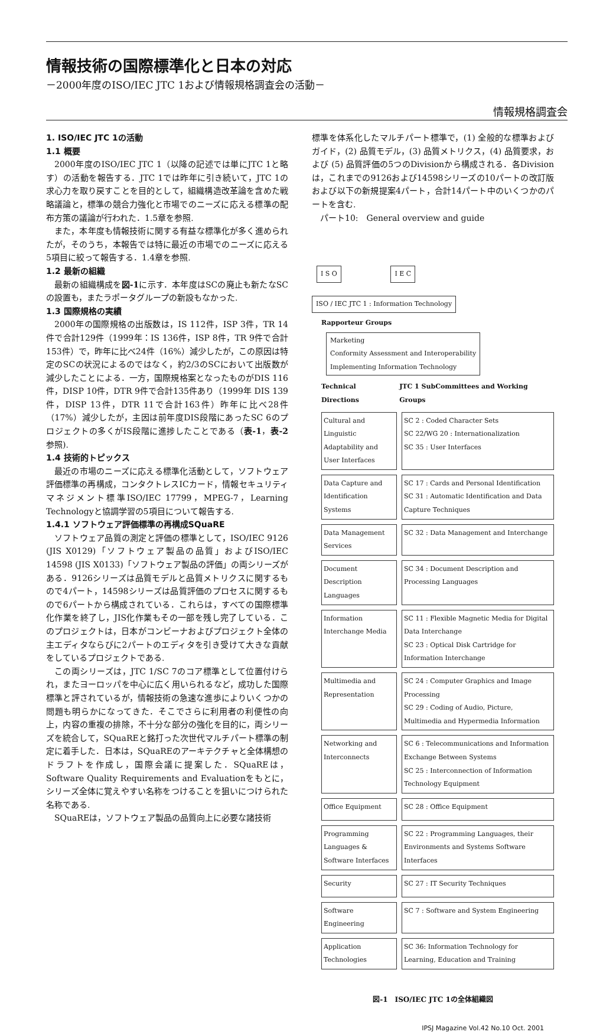情報技術の国際標準化と日本の対応
－2000年度のISO/IEC JTC 1および情報規格調査会の活動－
情報規格調査会
1. ISO/IEC JTC 1の活動
1.1 概要
2000年度のISO/IEC JTC 1（以降の記述では単にJTC 1と略す）の活動を報告する．JTC 1では昨年に引き続いて，JTC 1の求心力を取り戻すことを目的として，組織構造改革論を含めた戦略議論と，標準の競合力強化と市場でのニーズに応える標準の配布方策の議論が行われた．1.5章を参照.
また，本年度も情報技術に関する有益な標準化が多く進められたが，そのうち，本報告では特に最近の市場でのニーズに応える5項目に絞って報告する．1.4章を参照.
1.2 最新の組織
最新の組織構成を図-1に示す．本年度はSCの廃止も新たなSCの設置も，またラポータグループの新設もなかった.
1.3 国際規格の実績
2000年の国際規格の出版数は，IS 112件，ISP 3件，TR 14件で合計129件（1999年：IS 136件，ISP 8件，TR 9件で合計153件）で，昨年に比べ24件（16%）減少したが，この原因は特定のSCの状況によるのではなく，約2/3のSCにおいて出版数が減少したことによる．一方，国際規格案となったものがDIS 116件，DISP 10件，DTR 9件で合計135件あり（1999年 DIS 139件，DISP 13件，DTR 11で合計163件）昨年に比べ28件（17%）減少したが，主因は前年度DIS段階にあったSC 6のプロジェクトの多くがIS段階に進捗したことである（表-1，表-2参照).
1.4 技術的トピックス
最近の市場のニーズに応える標準化活動として，ソフトウェア評価標準の再構成，コンタクトレスICカード，情報セキュリティマネジメント標準ISO/IEC 17799，MPEG-7，Learning Technologyと協調学習の5項目について報告する.
1.4.1 ソフトウェア評価標準の再構成SQuaRE
ソフトウェア品質の測定と評価の標準として，ISO/IEC 9126 (JIS X0129)「ソフトウェア製品の品質」およびISO/IEC 14598 (JIS X0133)「ソフトウェア製品の評価」の両シリーズがある．9126シリーズは品質モデルと品質メトリクスに関するもので4パート，14598シリーズは品質評価のプロセスに関するもので6パートから構成されている．これらは，すべての国際標準化作業を終了し，JIS化作業もその一部を残し完了している．このプロジェクトは，日本がコンビーナおよびプロジェクト全体の主エディタならびに2パートのエディタを引き受けて大きな貢献をしているプロジェクトである.
この両シリーズは，JTC 1/SC 7のコア標準として位置付けられ，またヨーロッパを中心に広く用いられるなど，成功した国際標準と評されているが，情報技術の急速な進歩によりいくつかの問題も明らかになってきた．そこでさらに利用者の利便性の向上，内容の重複の排除，不十分な部分の強化を目的に，両シリーズを統合して，SQuaREと銘打った次世代マルチパート標準の制定に着手した．日本は，SQuaREのアーキテクチャと全体構想のドラフトを作成し，国際会議に提案した．SQuaREは，Software Quality Requirements and Evaluationをもとに，シリーズ全体に覚えやすい名称をつけることを狙いにつけられた名称である.
SQuaREは，ソフトウェア製品の品質向上に必要な諸技術
標準を体系化したマルチパート標準で，(1) 全般的な標準およびガイド，(2) 品質モデル，(3) 品質メトリクス，(4) 品質要求，および (5) 品質評価の5つのDivisionから構成される．各Divisionは，これまでの9126および14598シリーズの10パートの改訂版および以下の新規提案4パート，合計14パート中のいくつかのパートを含む.
パート10:　General overview and guide
I S O I E C
ISO / IEC JTC 1 : Information Technology
Rapporteur Groups
Marketing
Conformity Assessment and Interoperability
Implementing Information Technology
Technical Directions JTC 1 SubCommittees and Working Groups
Cultural and Linguistic Adaptability and User Interfaces
SC 2 : Coded Character Sets
SC 22/WG 20 : Internationalization
SC 35 : User Interfaces
Data Capture and Identification Systems
SC 17 : Cards and Personal Identification
SC 31 : Automatic Identification and Data Capture Techniques
Data Management Services
SC 32 : Data Management and Interchange
Document Description Languages
SC 34 : Document Description and Processing Languages
Information Interchange Media
SC 11 : Flexible Magnetic Media for Digital Data Interchange
SC 23 : Optical Disk Cartridge for Information Interchange
Multimedia and Representation
SC 24 : Computer Graphics and Image Processing
SC 29 : Coding of Audio, Picture, Multimedia and Hypermedia Information
Networking and Interconnects
SC 6 : Telecommunications and Information Exchange Between Systems
SC 25 : Interconnection of Information Technology Equipment
Office Equipment SC 28 : Office Equipment
Programming Languages & Software Interfaces
SC 22 : Programming Languages, their Environments and Systems Software Interfaces
Security SC 27 : IT Security Techniques
Software Engineering
SC 7 : Software and System Engineering
Application Technologies
SC 36: Information Technology for Learning, Education and Training
図-1　ISO/IEC JTC 1の全体組織図
IPSJ Magazine Vol.42 No.10 Oct. 2001